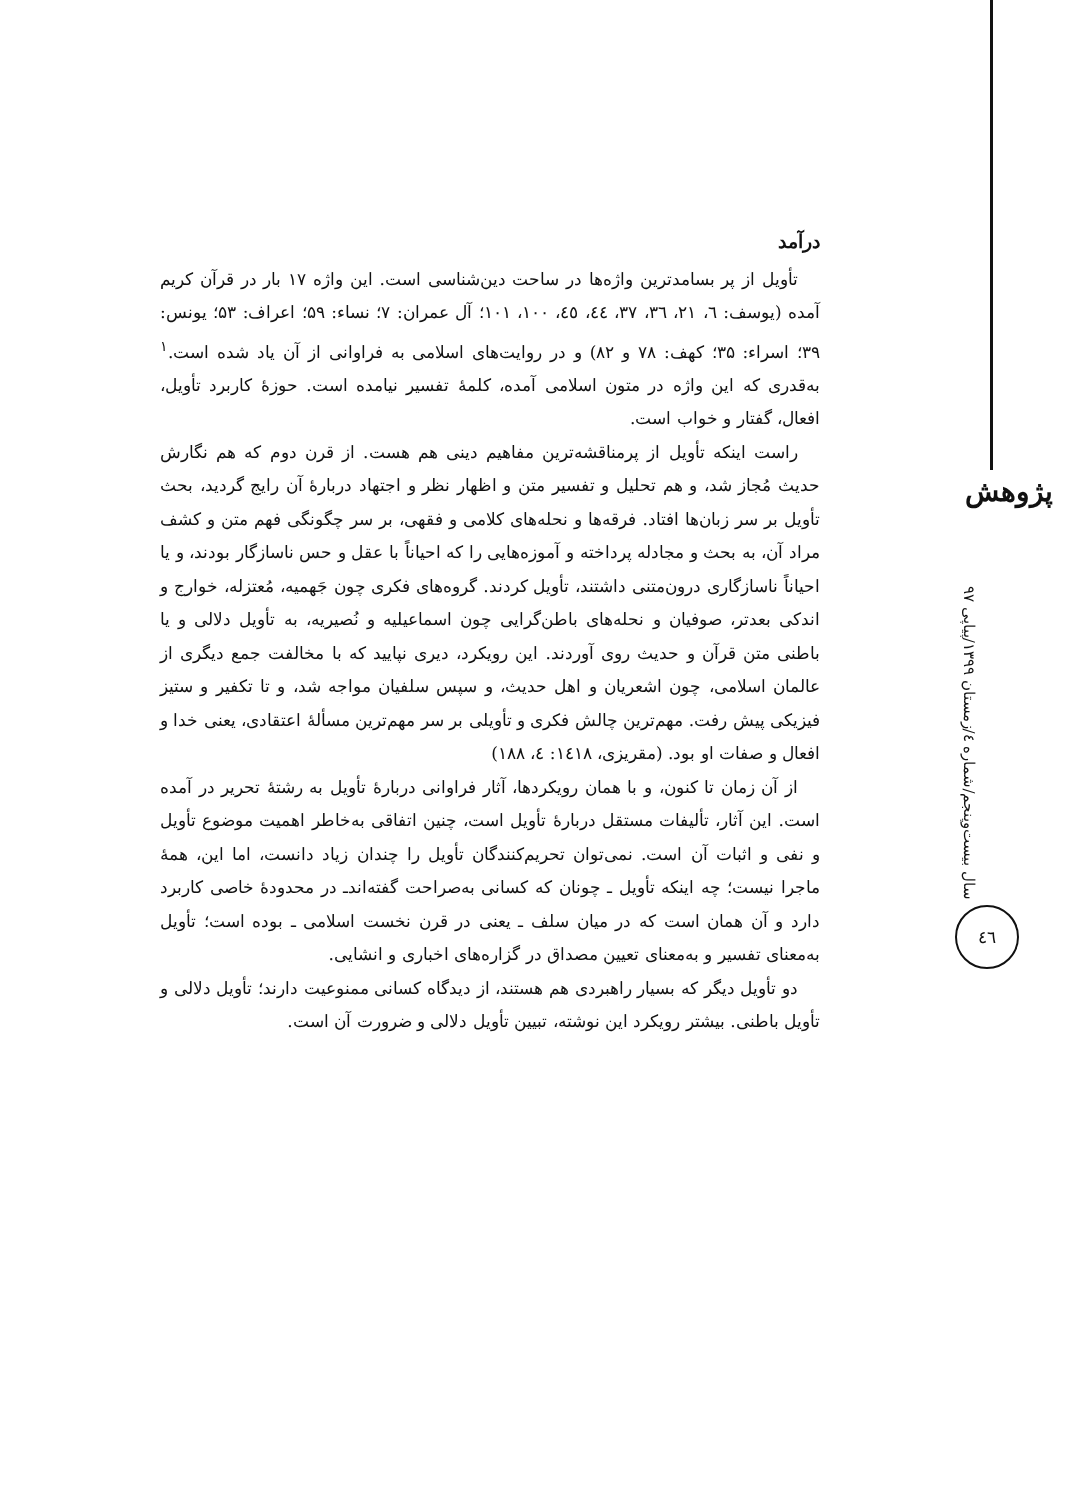پژوهش
سال بیست‌وپنجم/شماره ٤/زمستان ۱۳۹۹/پیاپی ۹۷
٤٦
درآمد
تأویل از پر بسامدترین واژه‌ها در ساحت دین‌شناسی است. این واژه ۱۷ بار در قرآن کریم آمده (یوسف: ٦، ۲۱، ۳٦، ۳۷، ٤٤، ٤٥، ۱۰۰، ۱۰۱؛ آل عمران: ۷؛ نساء: ۵۹؛ اعراف: ۵۳؛ یونس: ۳۹؛ اسراء: ۳۵؛ کهف: ۷۸ و ۸۲) و در روایت‌های اسلامی به فراوانی از آن یاد شده است.<sup>۱</sup> به‌قدری که این واژه در متون اسلامی آمده، کلمهٔ تفسیر نیامده است. حوزهٔ کاربرد تأویل، افعال، گفتار و خواب است.
راست اینکه تأویل از پرمناقشه‌ترین مفاهیم دینی هم هست. از قرن دوم که هم نگارش حدیث مُجاز شد، و هم تحلیل و تفسیر متن و اظهار نظر و اجتهاد دربارهٔ آن رایج گردید، بحث تأویل بر سر زبان‌ها افتاد. فرقه‌ها و نحله‌های کلامی و فقهی، بر سر چگونگی فهم متن و کشف مراد آن، به بحث و مجادله پرداخته و آموزه‌هایی را که احیاناً با عقل و حس ناسازگار بودند، و یا احیاناً ناسازگاری درون‌متنی داشتند، تأویل کردند. گروه‌های فکری چون جَهمیه، مُعتزله، خوارج و اندکی بعدتر، صوفیان و نحله‌های باطن‌گرایی چون اسماعیلیه و نُصیریه، به تأویل دلالی و یا باطنی متن قرآن و حدیث روی آوردند. این رویکرد، دیری نپایید که با مخالفت جمع دیگری از عالمان اسلامی، چون اشعریان و اهل حدیث، و سپس سلفیان مواجه شد، و تا تکفیر و ستیز فیزیکی پیش رفت. مهم‌ترین چالش فکری و تأویلی بر سر مهم‌ترین مسألهٔ اعتقادی، یعنی خدا و افعال و صفات او بود. (مقریزی، ۱٤۱۸: ٤، ۱۸۸)
از آن زمان تا کنون، و با همان رویکردها، آثار فراوانی دربارهٔ تأویل به رشتهٔ تحریر در آمده است. این آثار، تألیفات مستقل دربارهٔ تأویل است، چنین اتفاقی به‌خاطر اهمیت موضوع تأویل و نفی و اثبات آن است. نمی‌توان تحریم‌کنندگان تأویل را چندان زیاد دانست، اما این، همهٔ ماجرا نیست؛ چه اینکه تأویل ـ چونان که کسانی به‌صراحت گفته‌اندـ در محدودهٔ خاصی کاربرد دارد و آن همان است که در میان سلف ـ یعنی در قرن نخست اسلامی ـ بوده است؛ تأویل به‌معنای تفسیر و به‌معنای تعیین مصداق در گزاره‌های اخباری و انشایی.
دو تأویل دیگر که بسیار راهبردی هم هستند، از دیدگاه کسانی ممنوعیت دارند؛ تأویل دلالی و تأویل باطنی. بیشتر رویکرد این نوشته، تبیین تأویل دلالی و ضرورت آن است.